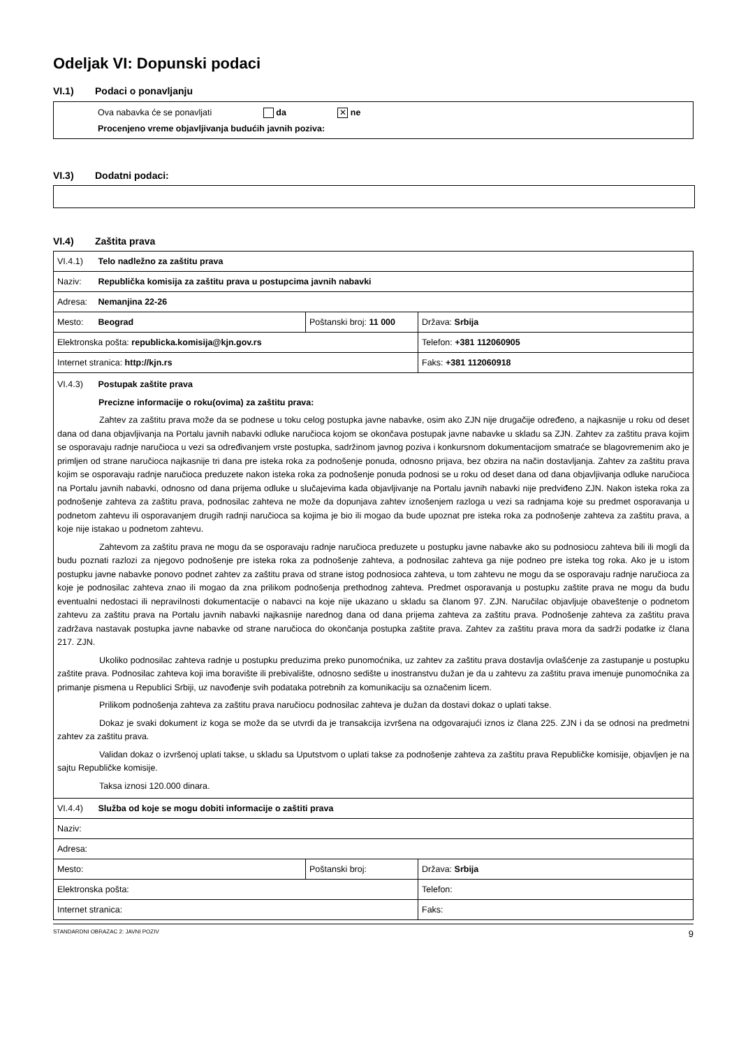Odeljak VI: Dopunski podaci
VI.1) Podaci o ponavljanju
Ova nabavka će se ponavljati da ✕ ne
Procenjeno vreme objavljivanja budućih javnih poziva:
VI.3) Dodatni podaci:
VI.4) Zaštita prava
| VI.4.1) Telo nadležno za zaštitu prava | | |
| Naziv: Republička komisija za zaštitu prava u postupcima javnih nabavki | | |
| Adresa: Nemanjina 22-26 | | |
| Mesto: Beograd | Poštanski broj: 11 000 | Država: Srbija |
| Elektronska pošta: republicka.komisija@kjn.gov.rs | | Telefon: +381 112060905 |
| Internet stranica: http://kjn.rs | | Faks: +381 112060918 |
| VI.4.3) Postupak zaštite prava Precizne informacije o roku(ovima) za zaštitu prava: Zahtev za zaštitu prava može da se podnese u toku celog postupka javne nabavke, osim ako ZJN nije drugačije određeno, a najkasnije u roku od deset dana od dana objavljivanja na Portalu javnih nabavki odluke naručioca kojom se okončava postupak javne nabavke u skladu sa ZJN. Zahtev za zaštitu prava kojim se osporavaju radnje naručioca u vezi sa određivanjem vrste postupka, sadržinom javnog poziva i konkursnom dokumentacijom smatraće se blagovremenim ako je primljen od strane naručioca najkasnije tri dana pre isteka roka za podnošenje ponuda, odnosno prijava, bez obzira na način dostavljanja. Zahtev za zaštitu prava kojim se osporavaju radnje naručioca preduzete nakon isteka roka za podnošenje ponuda podnosi se u roku od deset dana od dana objavljivanja odluke naručioca na Portalu javnih nabavki, odnosno od dana prijema odluke u slučajevima kada objavljivanje na Portalu javnih nabavki nije predviđeno ZJN. Nakon isteka roka za podnošenje zahteva za zaštitu prava, podnosilac zahteva ne može da dopunjava zahtev iznošenjem razloga u vezi sa radnjama koje su predmet osporavanja u podnetom zahtevu ili osporavanjem drugih radnji naručioca sa kojima je bio ili mogao da bude upoznat pre isteka roka za podnošenje zahteva za zaštitu prava, a koje nije istakao u podnetom zahtevu. Zahtevom za zaštitu prava ne mogu da se osporavaju radnje naručioca preduzete u postupku javne nabavke ako su podnosiocu zahteva bili ili mogli da budu poznati razlozi za njegovo podnošenje pre isteka roka za podnošenje zahteva, a podnosilac zahteva ga nije podneo pre isteka tog roka. Ako je u istom postupku javne nabavke ponovo podnet zahtev za zaštitu prava od strane istog podnosioca zahteva, u tom zahtevu ne mogu da se osporavaju radnje naručioca za koje je podnosilac zahteva znao ili mogao da zna prilikom podnošenja prethodnog zahteva. Predmet osporavanja u postupku zaštite prava ne mogu da budu eventualni nedostaci ili nepravilnosti dokumentacije o nabavci na koje nije ukazano u skladu sa članom 97. ZJN. Naručilac objavljuje obaveštenje o podnetom zahtevu za zaštitu prava na Portalu javnih nabavki najkasnije narednog dana od dana prijema zahteva za zaštitu prava. Podnošenje zahteva za zaštitu prava zadržava nastavak postupka javne nabavke od strane naručioca do okončanja postupka zaštite prava. Zahtev za zaštitu prava mora da sadrži podatke iz člana 217. ZJN. Ukoliko podnosilac zahteva radnje u postupku preduzima preko punomoćnika, uz zahtev za zaštitu prava dostavlja ovlašćenje za zastupanje u postupku zaštite prava. Podnosilac zahteva koji ima boravište ili prebivalište, odnosno sedište u inostranstvu dužan je da u zahtevu za zaštitu prava imenuje punomoćnika za primanje pismena u Republici Srbiji, uz navođenje svih podataka potrebnih za komunikaciju sa označenim licem. Prilikom podnošenja zahteva za zaštitu prava naručiocu podnosilac zahteva je dužan da dostavi dokaz o uplati takse. Dokaz je svaki dokument iz koga se može da se utvrdi da je transakcija izvršena na odgovarajući iznos iz člana 225. ZJN i da se odnosi na predmetni zahtev za zaštitu prava. Validan dokaz o izvršenoj uplati takse, u skladu sa Uputstvom o uplati takse za podnošenje zahteva za zaštitu prava Republičke komisije, objavljen je na sajtu Republičke komisije. Taksa iznosi 120.000 dinara. | | |
| VI.4.4) Služba od koje se mogu dobiti informacije o zaštiti prava | | |
| Naziv: | | |
| Adresa: | | |
| Mesto: | Poštanski broj: | Država: Srbija |
| Elektronska pošta: | | Telefon: |
| Internet stranica: | | Faks: |
STANDARDNI OBRAZAC 2: JAVNI POZIV 9